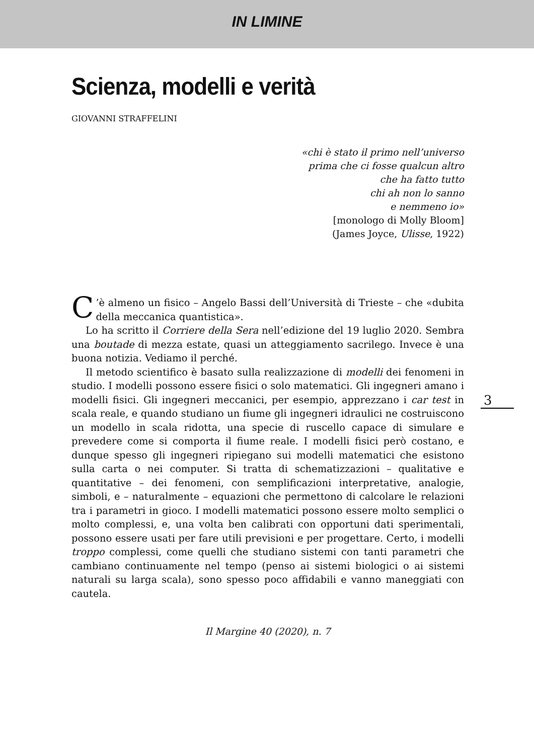IN LIMINE
Scienza, modelli e verità
GIOVANNI STRAFFELINI
«chi è stato il primo nell’universo
prima che ci fosse qualcun altro
che ha fatto tutto
chi ah non lo sanno
e nemmeno io»
[monologo di Molly Bloom]
(James Joyce, Ulisse, 1922)
C’è almeno un fisico – Angelo Bassi dell’Università di Trieste – che «dubita della meccanica quantistica».
Lo ha scritto il Corriere della Sera nell’edizione del 19 luglio 2020. Sembra una boutade di mezza estate, quasi un atteggiamento sacrilego. Invece è una buona notizia. Vediamo il perché.
Il metodo scientifico è basato sulla realizzazione di modelli dei fenomeni in studio. I modelli possono essere fisici o solo matematici. Gli ingegneri amano i modelli fisici. Gli ingegneri meccanici, per esempio, apprezzano i car test in scala reale, e quando studiano un fiume gli ingegneri idraulici ne costruiscono un modello in scala ridotta, una specie di ruscello capace di simulare e prevedere come si comporta il fiume reale. I modelli fisici però costano, e dunque spesso gli ingegneri ripiegano sui modelli matematici che esistono sulla carta o nei computer. Si tratta di schematizzazioni – qualitative e quantitative – dei fenomeni, con semplificazioni interpretative, analogie, simboli, e – naturalmente – equazioni che permettono di calcolare le relazioni tra i parametri in gioco. I modelli matematici possono essere molto semplici o molto complessi, e, una volta ben calibrati con opportuni dati sperimentali, possono essere usati per fare utili previsioni e per progettare. Certo, i modelli troppo complessi, come quelli che studiano sistemi con tanti parametri che cambiano continuamente nel tempo (penso ai sistemi biologici o ai sistemi naturali su larga scala), sono spesso poco affidabili e vanno maneggiati con cautela.
Il Margine 40 (2020), n. 7
3